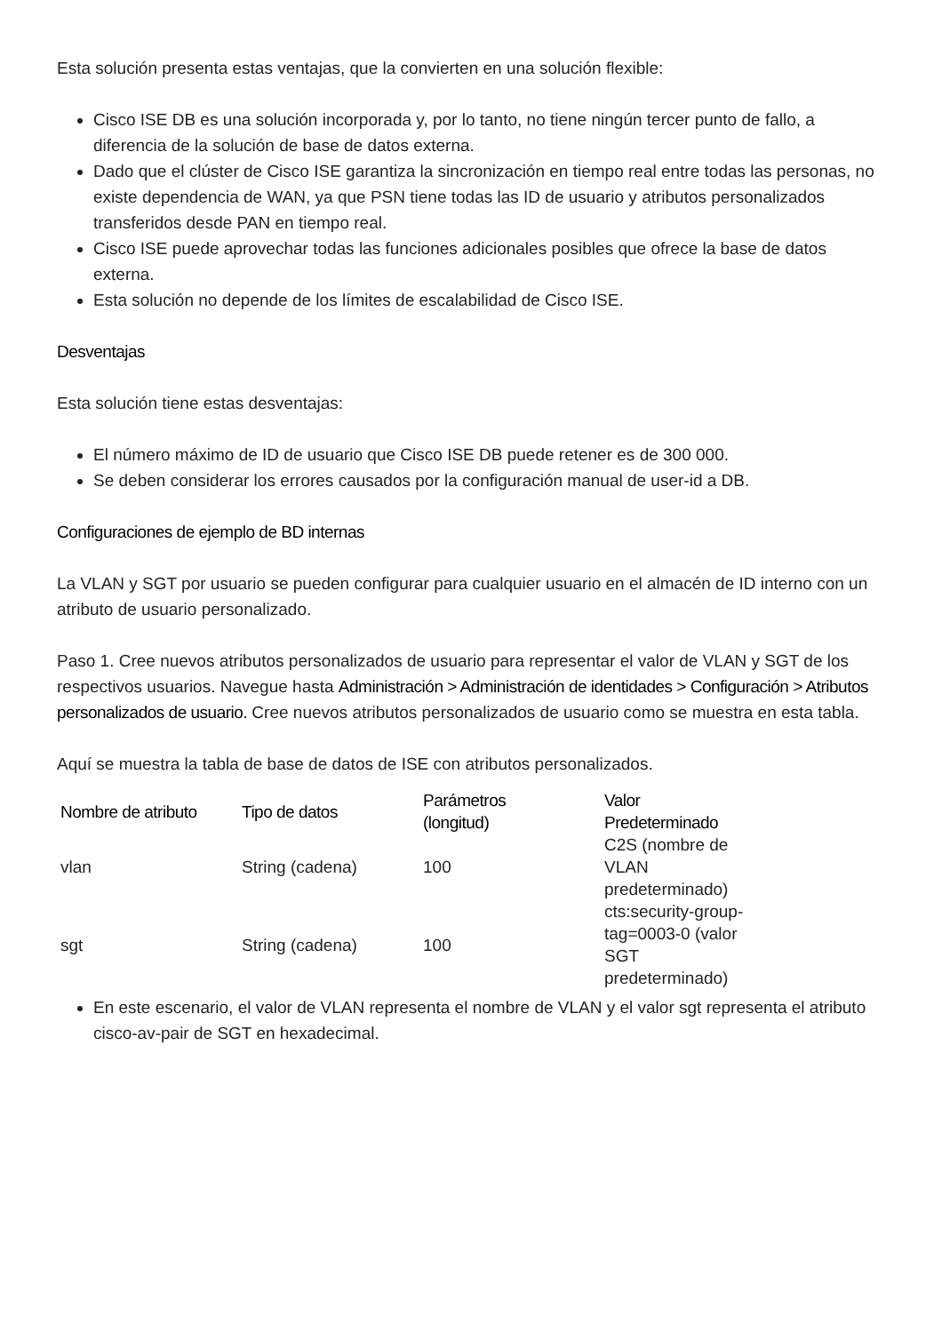Esta solución presenta estas ventajas, que la convierten en una solución flexible:
Cisco ISE DB es una solución incorporada y, por lo tanto, no tiene ningún tercer punto de fallo, a diferencia de la solución de base de datos externa.
Dado que el clúster de Cisco ISE garantiza la sincronización en tiempo real entre todas las personas, no existe dependencia de WAN, ya que PSN tiene todas las ID de usuario y atributos personalizados transferidos desde PAN en tiempo real.
Cisco ISE puede aprovechar todas las funciones adicionales posibles que ofrece la base de datos externa.
Esta solución no depende de los límites de escalabilidad de Cisco ISE.
Desventajas
Esta solución tiene estas desventajas:
El número máximo de ID de usuario que Cisco ISE DB puede retener es de 300 000.
Se deben considerar los errores causados por la configuración manual de user-id a DB.
Configuraciones de ejemplo de BD internas
La VLAN y SGT por usuario se pueden configurar para cualquier usuario en el almacén de ID interno con un atributo de usuario personalizado.
Paso 1. Cree nuevos atributos personalizados de usuario para representar el valor de VLAN y SGT de los respectivos usuarios. Navegue hasta Administración > Administración de identidades > Configuración > Atributos personalizados de usuario. Cree nuevos atributos personalizados de usuario como se muestra en esta tabla.
Aquí se muestra la tabla de base de datos de ISE con atributos personalizados.
| Nombre de atributo | Tipo de datos | Parámetros (longitud) | Valor Predeterminado |
| --- | --- | --- | --- |
| vlan | String (cadena) | 100 | C2S (nombre de VLAN predeterminado) |
| sgt | String (cadena) | 100 | cts:security-group-tag=0003-0 (valor SGT predeterminado) |
En este escenario, el valor de VLAN representa el nombre de VLAN y el valor sgt representa el atributo cisco-av-pair de SGT en hexadecimal.